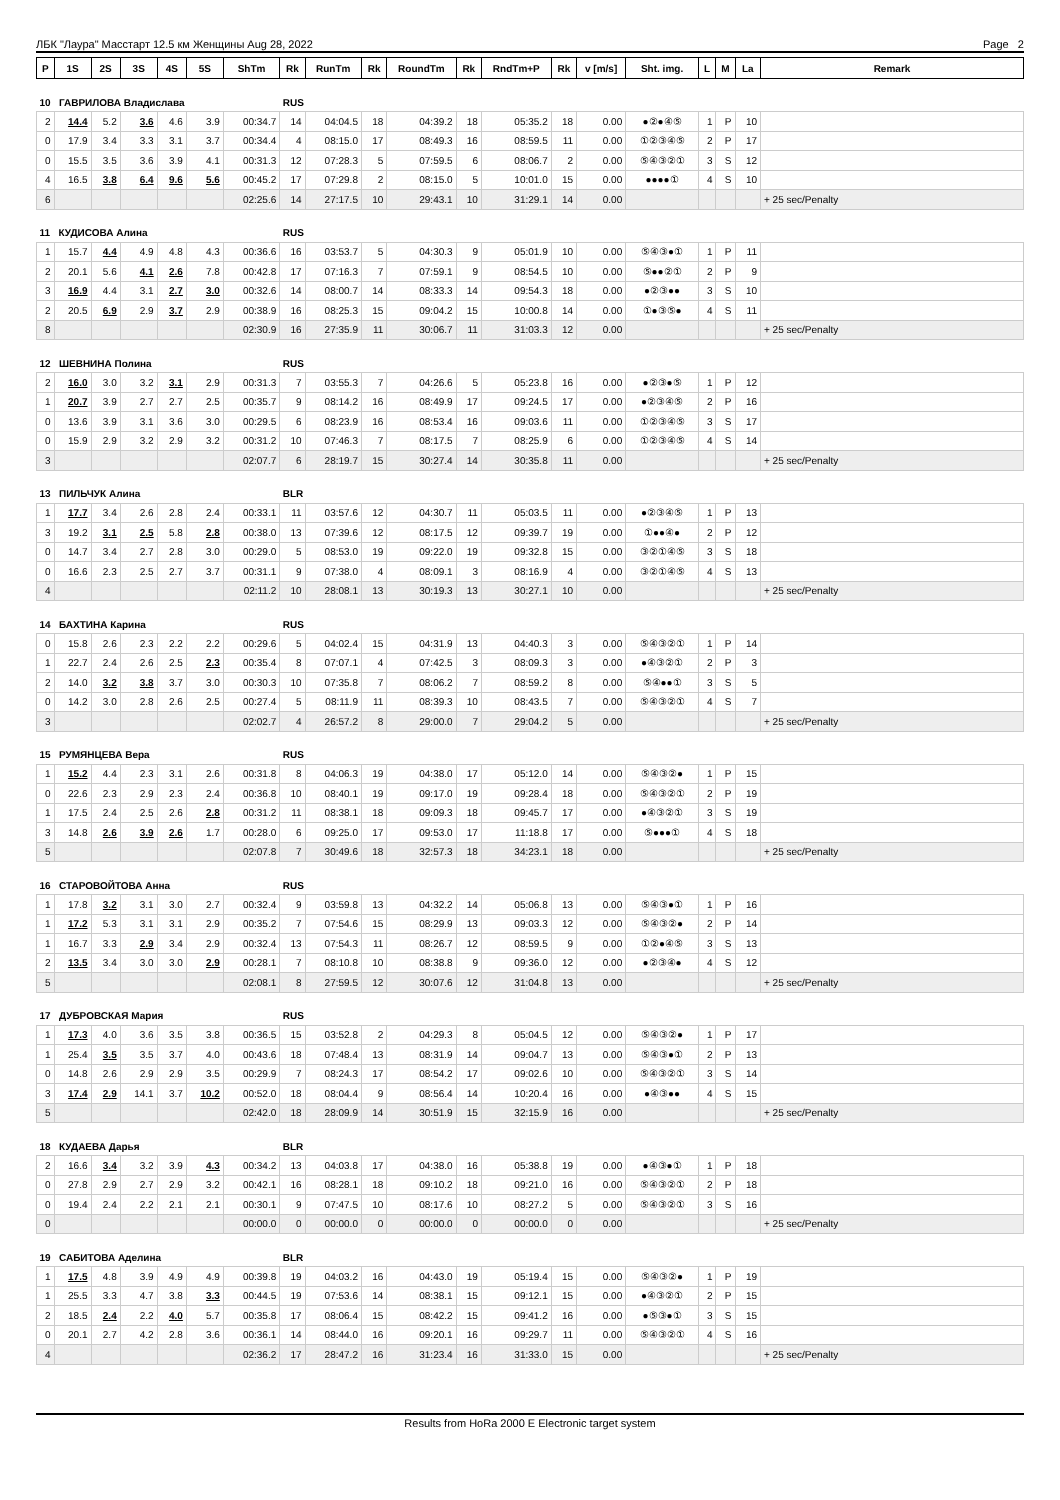ЛБК "Лаура" Масстарт 12.5 км Женщины Aug 28, 2022 Page 2
| P | 1S | 2S | 3S | 4S | 5S | ShTm | Rk | RunTm | Rk | RoundTm | Rk | RndTm+P | Rk | v [m/s] | Sht. img. | L | M | La | Remark |
| --- | --- | --- | --- | --- | --- | --- | --- | --- | --- | --- | --- | --- | --- | --- | --- | --- | --- | --- | --- |
| 10 ГАВРИЛОВА Владислава | | | | | | | RUS | | | | | | | | | | | | |
| 2 | 14.4 | 5.2 | 3.6 | 4.6 | 3.9 | 00:34.7 | 14 | 04:04.5 | 18 | 04:39.2 | 18 | 05:35.2 | 18 | 0.00 | ●②●④⑤ | 1 | P | 10 | |
| 0 | 17.9 | 3.4 | 3.3 | 3.1 | 3.7 | 00:34.4 | 4 | 08:15.0 | 17 | 08:49.3 | 16 | 08:59.5 | 11 | 0.00 | ①②③④⑤ | 2 | P | 17 | |
| 0 | 15.5 | 3.5 | 3.6 | 3.9 | 4.1 | 00:31.3 | 12 | 07:28.3 | 5 | 07:59.5 | 6 | 08:06.7 | 2 | 0.00 | ⑤④③②① | 3 | S | 12 | |
| 4 | 16.5 | 3.8 | 6.4 | 9.6 | 5.6 | 00:45.2 | 17 | 07:29.8 | 2 | 08:15.0 | 5 | 10:01.0 | 15 | 0.00 | ●●●●① | 4 | S | 10 | |
| 6 | | | | | | 02:25.6 | 14 | 27:17.5 | 10 | 29:43.1 | 10 | 31:29.1 | 14 | 0.00 | | | | | + 25 sec/Penalty |
| 11 КУДИСОВА Алина | | | | | | | RUS | | | | | | | | | | | | |
| 1 | 15.7 | 4.4 | 4.9 | 4.8 | 4.3 | 00:36.6 | 16 | 03:53.7 | 5 | 04:30.3 | 9 | 05:01.9 | 10 | 0.00 | ⑤④③●① | 1 | P | 11 | |
| 2 | 20.1 | 5.6 | 4.1 | 2.6 | 7.8 | 00:42.8 | 17 | 07:16.3 | 7 | 07:59.1 | 9 | 08:54.5 | 10 | 0.00 | ⑤●●②① | 2 | P | 9 | |
| 3 | 16.9 | 4.4 | 3.1 | 2.7 | 3.0 | 00:32.6 | 14 | 08:00.7 | 14 | 08:33.3 | 14 | 09:54.3 | 18 | 0.00 | ●②③●● | 3 | S | 10 | |
| 2 | 20.5 | 6.9 | 2.9 | 3.7 | 2.9 | 00:38.9 | 16 | 08:25.3 | 15 | 09:04.2 | 15 | 10:00.8 | 14 | 0.00 | ①●③⑤● | 4 | S | 11 | |
| 8 | | | | | | 02:30.9 | 16 | 27:35.9 | 11 | 30:06.7 | 11 | 31:03.3 | 12 | 0.00 | | | | | + 25 sec/Penalty |
| 12 ШЕВНИНА Полина | | | | | | | RUS | | | | | | | | | | | | |
| 2 | 16.0 | 3.0 | 3.2 | 3.1 | 2.9 | 00:31.3 | 7 | 03:55.3 | 7 | 04:26.6 | 5 | 05:23.8 | 16 | 0.00 | ●②③●⑤ | 1 | P | 12 | |
| 1 | 20.7 | 3.9 | 2.7 | 2.7 | 2.5 | 00:35.7 | 9 | 08:14.2 | 16 | 08:49.9 | 17 | 09:24.5 | 17 | 0.00 | ●②③④⑤ | 2 | P | 16 | |
| 0 | 13.6 | 3.9 | 3.1 | 3.6 | 3.0 | 00:29.5 | 6 | 08:23.9 | 16 | 08:53.4 | 16 | 09:03.6 | 11 | 0.00 | ①②③④⑤ | 3 | S | 17 | |
| 0 | 15.9 | 2.9 | 3.2 | 2.9 | 3.2 | 00:31.2 | 10 | 07:46.3 | 7 | 08:17.5 | 7 | 08:25.9 | 6 | 0.00 | ①②③④⑤ | 4 | S | 14 | |
| 3 | | | | | | 02:07.7 | 6 | 28:19.7 | 15 | 30:27.4 | 14 | 30:35.8 | 11 | 0.00 | | | | | + 25 sec/Penalty |
| 13 ПИЛЬЧУК Алина | | | | | | | BLR | | | | | | | | | | | | |
| 1 | 17.7 | 3.4 | 2.6 | 2.8 | 2.4 | 00:33.1 | 11 | 03:57.6 | 12 | 04:30.7 | 11 | 05:03.5 | 11 | 0.00 | ●②③④⑤ | 1 | P | 13 | |
| 3 | 19.2 | 3.1 | 2.5 | 5.8 | 2.8 | 00:38.0 | 13 | 07:39.6 | 12 | 08:17.5 | 12 | 09:39.7 | 19 | 0.00 | ①●●④● | 2 | P | 12 | |
| 0 | 14.7 | 3.4 | 2.7 | 2.8 | 3.0 | 00:29.0 | 5 | 08:53.0 | 19 | 09:22.0 | 19 | 09:32.8 | 15 | 0.00 | ③②①④⑤ | 3 | S | 18 | |
| 0 | 16.6 | 2.3 | 2.5 | 2.7 | 3.7 | 00:31.1 | 9 | 07:38.0 | 4 | 08:09.1 | 3 | 08:16.9 | 4 | 0.00 | ③②①④⑤ | 4 | S | 13 | |
| 4 | | | | | | 02:11.2 | 10 | 28:08.1 | 13 | 30:19.3 | 13 | 30:27.1 | 10 | 0.00 | | | | | + 25 sec/Penalty |
| 14 БАХТИНА Карина | | | | | | | RUS | | | | | | | | | | | | |
| 0 | 15.8 | 2.6 | 2.3 | 2.2 | 2.2 | 00:29.6 | 5 | 04:02.4 | 15 | 04:31.9 | 13 | 04:40.3 | 3 | 0.00 | ⑤④③②① | 1 | P | 14 | |
| 1 | 22.7 | 2.4 | 2.6 | 2.5 | 2.3 | 00:35.4 | 8 | 07:07.1 | 4 | 07:42.5 | 3 | 08:09.3 | 3 | 0.00 | ●④③②① | 2 | P | 3 | |
| 2 | 14.0 | 3.2 | 3.8 | 3.7 | 3.0 | 00:30.3 | 10 | 07:35.8 | 7 | 08:06.2 | 7 | 08:59.2 | 8 | 0.00 | ⑤④●●① | 3 | S | 5 | |
| 0 | 14.2 | 3.0 | 2.8 | 2.6 | 2.5 | 00:27.4 | 5 | 08:11.9 | 11 | 08:39.3 | 10 | 08:43.5 | 7 | 0.00 | ⑤④③②① | 4 | S | 7 | |
| 3 | | | | | | 02:02.7 | 4 | 26:57.2 | 8 | 29:00.0 | 7 | 29:04.2 | 5 | 0.00 | | | | | + 25 sec/Penalty |
| 15 РУМЯНЦЕВА Вера | | | | | | | RUS | | | | | | | | | | | | |
| 1 | 15.2 | 4.4 | 2.3 | 3.1 | 2.6 | 00:31.8 | 8 | 04:06.3 | 19 | 04:38.0 | 17 | 05:12.0 | 14 | 0.00 | ⑤④③②● | 1 | P | 15 | |
| 0 | 22.6 | 2.3 | 2.9 | 2.3 | 2.4 | 00:36.8 | 10 | 08:40.1 | 19 | 09:17.0 | 19 | 09:28.4 | 18 | 0.00 | ⑤④③②① | 2 | P | 19 | |
| 1 | 17.5 | 2.4 | 2.5 | 2.6 | 2.8 | 00:31.2 | 11 | 08:38.1 | 18 | 09:09.3 | 18 | 09:45.7 | 17 | 0.00 | ●④③②① | 3 | S | 19 | |
| 3 | 14.8 | 2.6 | 3.9 | 2.6 | 1.7 | 00:28.0 | 6 | 09:25.0 | 17 | 09:53.0 | 17 | 11:18.8 | 17 | 0.00 | ⑤●●●① | 4 | S | 18 | |
| 5 | | | | | | 02:07.8 | 7 | 30:49.6 | 18 | 32:57.3 | 18 | 34:23.1 | 18 | 0.00 | | | | | + 25 sec/Penalty |
| 16 СТАРОВОЙТОВА Анна | | | | | | | RUS | | | | | | | | | | | | |
| 1 | 17.8 | 3.2 | 3.1 | 3.0 | 2.7 | 00:32.4 | 9 | 03:59.8 | 13 | 04:32.2 | 14 | 05:06.8 | 13 | 0.00 | ⑤④③●① | 1 | P | 16 | |
| 1 | 17.2 | 5.3 | 3.1 | 3.1 | 2.9 | 00:35.2 | 7 | 07:54.6 | 15 | 08:29.9 | 13 | 09:03.3 | 12 | 0.00 | ⑤④③②● | 2 | P | 14 | |
| 1 | 16.7 | 3.3 | 2.9 | 3.4 | 2.9 | 00:32.4 | 13 | 07:54.3 | 11 | 08:26.7 | 12 | 08:59.5 | 9 | 0.00 | ①②●④⑤ | 3 | S | 13 | |
| 2 | 13.5 | 3.4 | 3.0 | 3.0 | 2.9 | 00:28.1 | 7 | 08:10.8 | 10 | 08:38.8 | 9 | 09:36.0 | 12 | 0.00 | ●②③④● | 4 | S | 12 | |
| 5 | | | | | | 02:08.1 | 8 | 27:59.5 | 12 | 30:07.6 | 12 | 31:04.8 | 13 | 0.00 | | | | | + 25 sec/Penalty |
| 17 ДУБРОВСКАЯ Мария | | | | | | | RUS | | | | | | | | | | | | |
| 1 | 17.3 | 4.0 | 3.6 | 3.5 | 3.8 | 00:36.5 | 15 | 03:52.8 | 2 | 04:29.3 | 8 | 05:04.5 | 12 | 0.00 | ⑤④③②● | 1 | P | 17 | |
| 1 | 25.4 | 3.5 | 3.5 | 3.7 | 4.0 | 00:43.6 | 18 | 07:48.4 | 13 | 08:31.9 | 14 | 09:04.7 | 13 | 0.00 | ⑤④③●① | 2 | P | 13 | |
| 0 | 14.8 | 2.6 | 2.9 | 2.9 | 3.5 | 00:29.9 | 7 | 08:24.3 | 17 | 08:54.2 | 17 | 09:02.6 | 10 | 0.00 | ⑤④③②① | 3 | S | 14 | |
| 3 | 17.4 | 2.9 | 14.1 | 3.7 | 10.2 | 00:52.0 | 18 | 08:04.4 | 9 | 08:56.4 | 14 | 10:20.4 | 16 | 0.00 | ●④③●● | 4 | S | 15 | |
| 5 | | | | | | 02:42.0 | 18 | 28:09.9 | 14 | 30:51.9 | 15 | 32:15.9 | 16 | 0.00 | | | | | + 25 sec/Penalty |
| 18 КУДАЕВА Дарья | | | | | | | BLR | | | | | | | | | | | | |
| 2 | 16.6 | 3.4 | 3.2 | 3.9 | 4.3 | 00:34.2 | 13 | 04:03.8 | 17 | 04:38.0 | 16 | 05:38.8 | 19 | 0.00 | ●④③●① | 1 | P | 18 | |
| 0 | 27.8 | 2.9 | 2.7 | 2.9 | 3.2 | 00:42.1 | 16 | 08:28.1 | 18 | 09:10.2 | 18 | 09:21.0 | 16 | 0.00 | ⑤④③②① | 2 | P | 18 | |
| 0 | 19.4 | 2.4 | 2.2 | 2.1 | 2.1 | 00:30.1 | 9 | 07:47.5 | 10 | 08:17.6 | 10 | 08:27.2 | 5 | 0.00 | ⑤④③②① | 3 | S | 16 | |
| 0 | | | | | | 00:00.0 | 0 | 00:00.0 | 0 | 00:00.0 | 0 | 00:00.0 | 0 | 0.00 | | | | | + 25 sec/Penalty |
| 19 САБИТОВА Аделина | | | | | | | BLR | | | | | | | | | | | | |
| 1 | 17.5 | 4.8 | 3.9 | 4.9 | 4.9 | 00:39.8 | 19 | 04:03.2 | 16 | 04:43.0 | 19 | 05:19.4 | 15 | 0.00 | ⑤④③②● | 1 | P | 19 | |
| 1 | 25.5 | 3.3 | 4.7 | 3.8 | 3.3 | 00:44.5 | 19 | 07:53.6 | 14 | 08:38.1 | 15 | 09:12.1 | 15 | 0.00 | ●④③②① | 2 | P | 15 | |
| 2 | 18.5 | 2.4 | 2.2 | 4.0 | 5.7 | 00:35.8 | 17 | 08:06.4 | 15 | 08:42.2 | 15 | 09:41.2 | 16 | 0.00 | ●⑤③●① | 3 | S | 15 | |
| 0 | 20.1 | 2.7 | 4.2 | 2.8 | 3.6 | 00:36.1 | 14 | 08:44.0 | 16 | 09:20.1 | 16 | 09:29.7 | 11 | 0.00 | ⑤④③②① | 4 | S | 16 | |
| 4 | | | | | | 02:36.2 | 17 | 28:47.2 | 16 | 31:23.4 | 16 | 31:33.0 | 15 | 0.00 | | | | | + 25 sec/Penalty |
Results from HoRa 2000 E Electronic target system